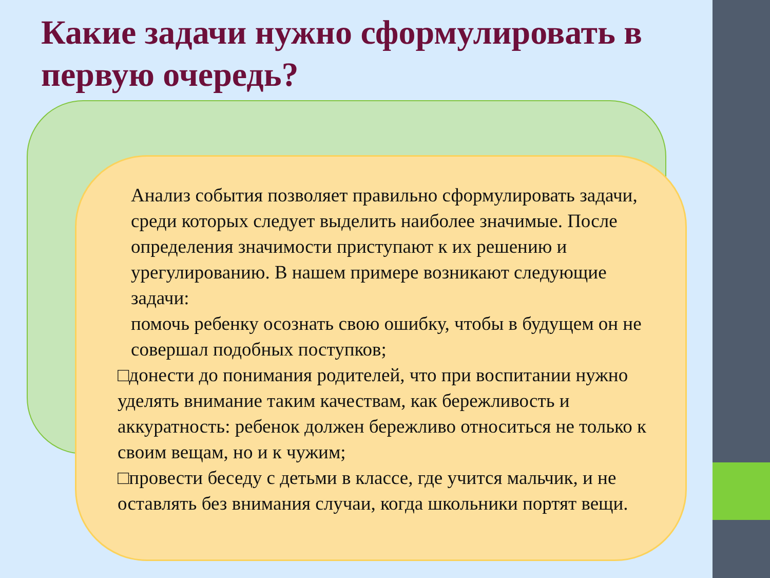Какие задачи нужно сформулировать в первую очередь?
Анализ события позволяет правильно сформулировать задачи, среди которых следует выделить наиболее значимые. После определения значимости приступают к их решению и урегулированию. В нашем примере возникают следующие задачи:
помочь ребенку осознать свою ошибку, чтобы в будущем он не совершал подобных поступков;
□донести до понимания родителей, что при воспитании нужно уделять внимание таким качествам, как бережливость и аккуратность: ребенок должен бережливо относиться не только к своим вещам, но и к чужим;
□провести беседу с детьми в классе, где учится мальчик, и не оставлять без внимания случаи, когда школьники портят вещи.